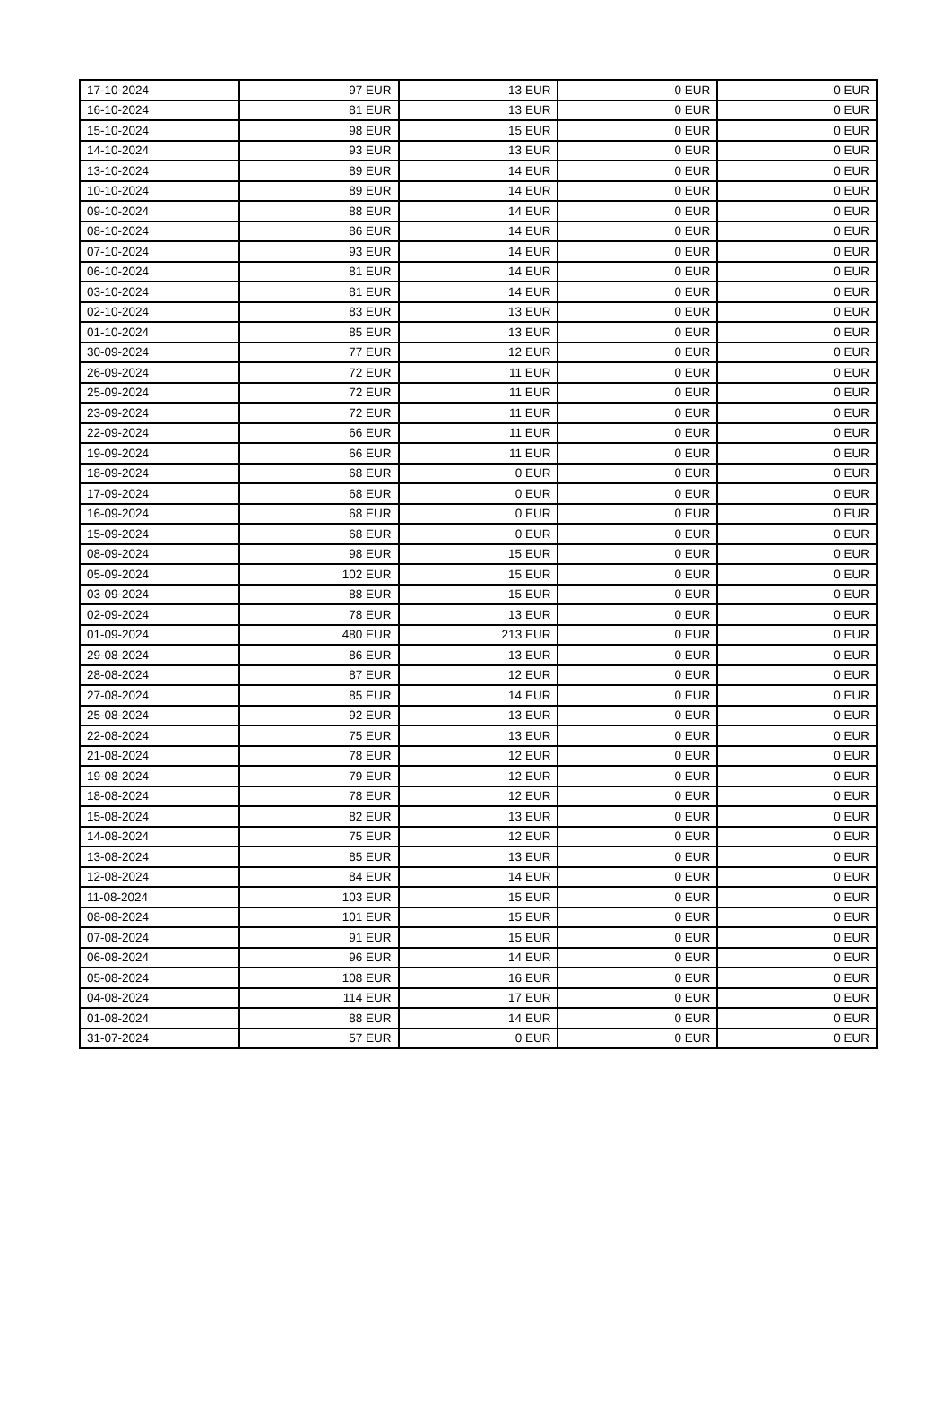| 17-10-2024 | 97 EUR | 13 EUR | 0 EUR | 0 EUR |
| 16-10-2024 | 81 EUR | 13 EUR | 0 EUR | 0 EUR |
| 15-10-2024 | 98 EUR | 15 EUR | 0 EUR | 0 EUR |
| 14-10-2024 | 93 EUR | 13 EUR | 0 EUR | 0 EUR |
| 13-10-2024 | 89 EUR | 14 EUR | 0 EUR | 0 EUR |
| 10-10-2024 | 89 EUR | 14 EUR | 0 EUR | 0 EUR |
| 09-10-2024 | 88 EUR | 14 EUR | 0 EUR | 0 EUR |
| 08-10-2024 | 86 EUR | 14 EUR | 0 EUR | 0 EUR |
| 07-10-2024 | 93 EUR | 14 EUR | 0 EUR | 0 EUR |
| 06-10-2024 | 81 EUR | 14 EUR | 0 EUR | 0 EUR |
| 03-10-2024 | 81 EUR | 14 EUR | 0 EUR | 0 EUR |
| 02-10-2024 | 83 EUR | 13 EUR | 0 EUR | 0 EUR |
| 01-10-2024 | 85 EUR | 13 EUR | 0 EUR | 0 EUR |
| 30-09-2024 | 77 EUR | 12 EUR | 0 EUR | 0 EUR |
| 26-09-2024 | 72 EUR | 11 EUR | 0 EUR | 0 EUR |
| 25-09-2024 | 72 EUR | 11 EUR | 0 EUR | 0 EUR |
| 23-09-2024 | 72 EUR | 11 EUR | 0 EUR | 0 EUR |
| 22-09-2024 | 66 EUR | 11 EUR | 0 EUR | 0 EUR |
| 19-09-2024 | 66 EUR | 11 EUR | 0 EUR | 0 EUR |
| 18-09-2024 | 68 EUR | 0 EUR | 0 EUR | 0 EUR |
| 17-09-2024 | 68 EUR | 0 EUR | 0 EUR | 0 EUR |
| 16-09-2024 | 68 EUR | 0 EUR | 0 EUR | 0 EUR |
| 15-09-2024 | 68 EUR | 0 EUR | 0 EUR | 0 EUR |
| 08-09-2024 | 98 EUR | 15 EUR | 0 EUR | 0 EUR |
| 05-09-2024 | 102 EUR | 15 EUR | 0 EUR | 0 EUR |
| 03-09-2024 | 88 EUR | 15 EUR | 0 EUR | 0 EUR |
| 02-09-2024 | 78 EUR | 13 EUR | 0 EUR | 0 EUR |
| 01-09-2024 | 480 EUR | 213 EUR | 0 EUR | 0 EUR |
| 29-08-2024 | 86 EUR | 13 EUR | 0 EUR | 0 EUR |
| 28-08-2024 | 87 EUR | 12 EUR | 0 EUR | 0 EUR |
| 27-08-2024 | 85 EUR | 14 EUR | 0 EUR | 0 EUR |
| 25-08-2024 | 92 EUR | 13 EUR | 0 EUR | 0 EUR |
| 22-08-2024 | 75 EUR | 13 EUR | 0 EUR | 0 EUR |
| 21-08-2024 | 78 EUR | 12 EUR | 0 EUR | 0 EUR |
| 19-08-2024 | 79 EUR | 12 EUR | 0 EUR | 0 EUR |
| 18-08-2024 | 78 EUR | 12 EUR | 0 EUR | 0 EUR |
| 15-08-2024 | 82 EUR | 13 EUR | 0 EUR | 0 EUR |
| 14-08-2024 | 75 EUR | 12 EUR | 0 EUR | 0 EUR |
| 13-08-2024 | 85 EUR | 13 EUR | 0 EUR | 0 EUR |
| 12-08-2024 | 84 EUR | 14 EUR | 0 EUR | 0 EUR |
| 11-08-2024 | 103 EUR | 15 EUR | 0 EUR | 0 EUR |
| 08-08-2024 | 101 EUR | 15 EUR | 0 EUR | 0 EUR |
| 07-08-2024 | 91 EUR | 15 EUR | 0 EUR | 0 EUR |
| 06-08-2024 | 96 EUR | 14 EUR | 0 EUR | 0 EUR |
| 05-08-2024 | 108 EUR | 16 EUR | 0 EUR | 0 EUR |
| 04-08-2024 | 114 EUR | 17 EUR | 0 EUR | 0 EUR |
| 01-08-2024 | 88 EUR | 14 EUR | 0 EUR | 0 EUR |
| 31-07-2024 | 57 EUR | 0 EUR | 0 EUR | 0 EUR |